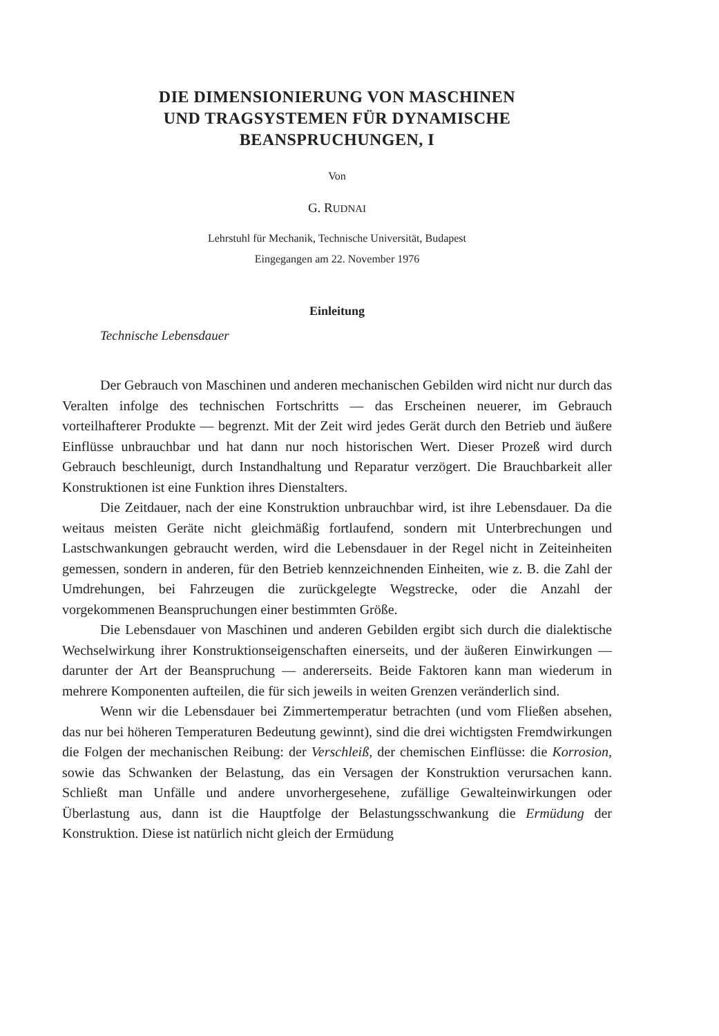DIE DIMENSIONIERUNG VON MASCHINEN
UND TRAGSYSTEMEN FÜR DYNAMISCHE
BEANSPRUCHUNGEN, I
Von
G. RUDNAI
Lehrstuhl für Mechanik, Technische Universität, Budapest
Eingegangen am 22. November 1976
Einleitung
Technische Lebensdauer
Der Gebrauch von Maschinen und anderen mechanischen Gebilden wird nicht nur durch das Veralten infolge des technischen Fortschritts — das Erscheinen neuerer, im Gebrauch vorteilhafterer Produkte — begrenzt. Mit der Zeit wird jedes Gerät durch den Betrieb und äußere Einflüsse unbrauchbar und hat dann nur noch historischen Wert. Dieser Prozeß wird durch Gebrauch beschleunigt, durch Instandhaltung und Reparatur verzögert. Die Brauchbarkeit aller Konstruktionen ist eine Funktion ihres Dienstalters.
Die Zeitdauer, nach der eine Konstruktion unbrauchbar wird, ist ihre Lebensdauer. Da die weitaus meisten Geräte nicht gleichmäßig fortlaufend, sondern mit Unterbrechungen und Lastschwankungen gebraucht werden, wird die Lebensdauer in der Regel nicht in Zeiteinheiten gemessen, sondern in anderen, für den Betrieb kennzeichnenden Einheiten, wie z. B. die Zahl der Umdrehungen, bei Fahrzeugen die zurückgelegte Wegstrecke, oder die Anzahl der vorgekommenen Beanspruchungen einer bestimmten Größe.
Die Lebensdauer von Maschinen und anderen Gebilden ergibt sich durch die dialektische Wechselwirkung ihrer Konstruktionseigenschaften einerseits, und der äußeren Einwirkungen — darunter der Art der Beanspruchung — andererseits. Beide Faktoren kann man wiederum in mehrere Komponenten aufteilen, die für sich jeweils in weiten Grenzen veränderlich sind.
Wenn wir die Lebensdauer bei Zimmertemperatur betrachten (und vom Fließen absehen, das nur bei höheren Temperaturen Bedeutung gewinnt), sind die drei wichtigsten Fremdwirkungen die Folgen der mechanischen Reibung: der Verschleiß, der chemischen Einflüsse: die Korrosion, sowie das Schwanken der Belastung, das ein Versagen der Konstruktion verursachen kann. Schließt man Unfälle und andere unvorhergesehene, zufällige Gewalteinwirkungen oder Überlastung aus, dann ist die Hauptfolge der Belastungsschwankung die Ermüdung der Konstruktion. Diese ist natürlich nicht gleich der Ermüdung